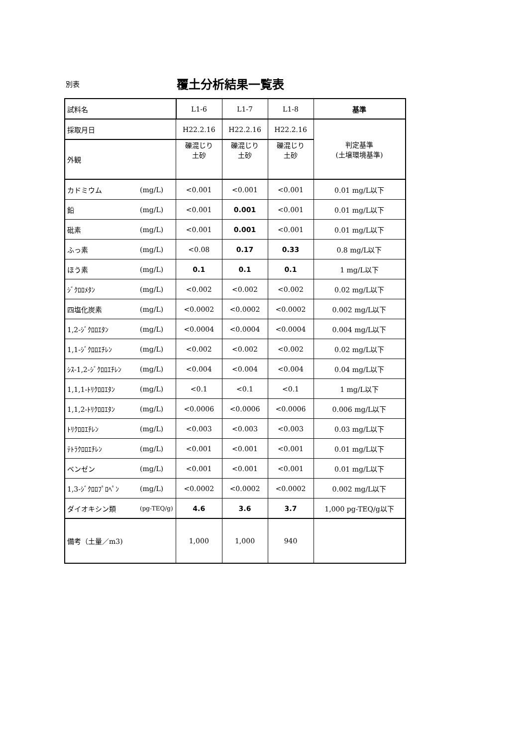別表 覆土分析結果一覧表
| 試料名 | | L1-6 | L1-7 | L1-8 | 基準 |
| 採取月日 | | H22.2.16 | H22.2.16 | H22.2.16 | 判定基準 (土壌環境基準) |
| 外観 | | 礫混じり 土砂 | 礫混じり 土砂 | 礫混じり 土砂 | |
| カドミウム | (mg/L) | <0.001 | <0.001 | <0.001 | 0.01 mg/L以下 |
| 鉛 | (mg/L) | <0.001 | 0.001 | <0.001 | 0.01 mg/L以下 |
| 砒素 | (mg/L) | <0.001 | 0.001 | <0.001 | 0.01 mg/L以下 |
| ふっ素 | (mg/L) | <0.08 | 0.17 | 0.33 | 0.8 mg/L以下 |
| ほう素 | (mg/L) | 0.1 | 0.1 | 0.1 | 1 mg/L以下 |
| ｼﾞｸﾛﾛﾒﾀﾝ | (mg/L) | <0.002 | <0.002 | <0.002 | 0.02 mg/L以下 |
| 四塩化炭素 | (mg/L) | <0.0002 | <0.0002 | <0.0002 | 0.002 mg/L以下 |
| 1,2-ｼﾞｸﾛﾛｴﾀﾝ | (mg/L) | <0.0004 | <0.0004 | <0.0004 | 0.004 mg/L以下 |
| 1,1-ｼﾞｸﾛﾛｴﾁﾚﾝ | (mg/L) | <0.002 | <0.002 | <0.002 | 0.02 mg/L以下 |
| ｼｽ-1,2-ｼﾞｸﾛﾛｴﾁﾚﾝ | (mg/L) | <0.004 | <0.004 | <0.004 | 0.04 mg/L以下 |
| 1,1,1-ﾄﾘｸﾛﾛｴﾀﾝ | (mg/L) | <0.1 | <0.1 | <0.1 | 1 mg/L以下 |
| 1,1,2-ﾄﾘｸﾛﾛｴﾀﾝ | (mg/L) | <0.0006 | <0.0006 | <0.0006 | 0.006 mg/L以下 |
| ﾄﾘｸﾛﾛｴﾁﾚﾝ | (mg/L) | <0.003 | <0.003 | <0.003 | 0.03 mg/L以下 |
| ﾃﾄﾗｸﾛﾛｴﾁﾚﾝ | (mg/L) | <0.001 | <0.001 | <0.001 | 0.01 mg/L以下 |
| ベンゼン | (mg/L) | <0.001 | <0.001 | <0.001 | 0.01 mg/L以下 |
| 1,3-ｼﾞｸﾛﾛﾌﾟﾛﾍﾟﾝ | (mg/L) | <0.0002 | <0.0002 | <0.0002 | 0.002 mg/L以下 |
| ダイオキシン類 | (pg-TEQ/g) | 4.6 | 3.6 | 3.7 | 1,000 pg-TEQ/g以下 |
| 備考（土量／m3) | | 1,000 | 1,000 | 940 | |